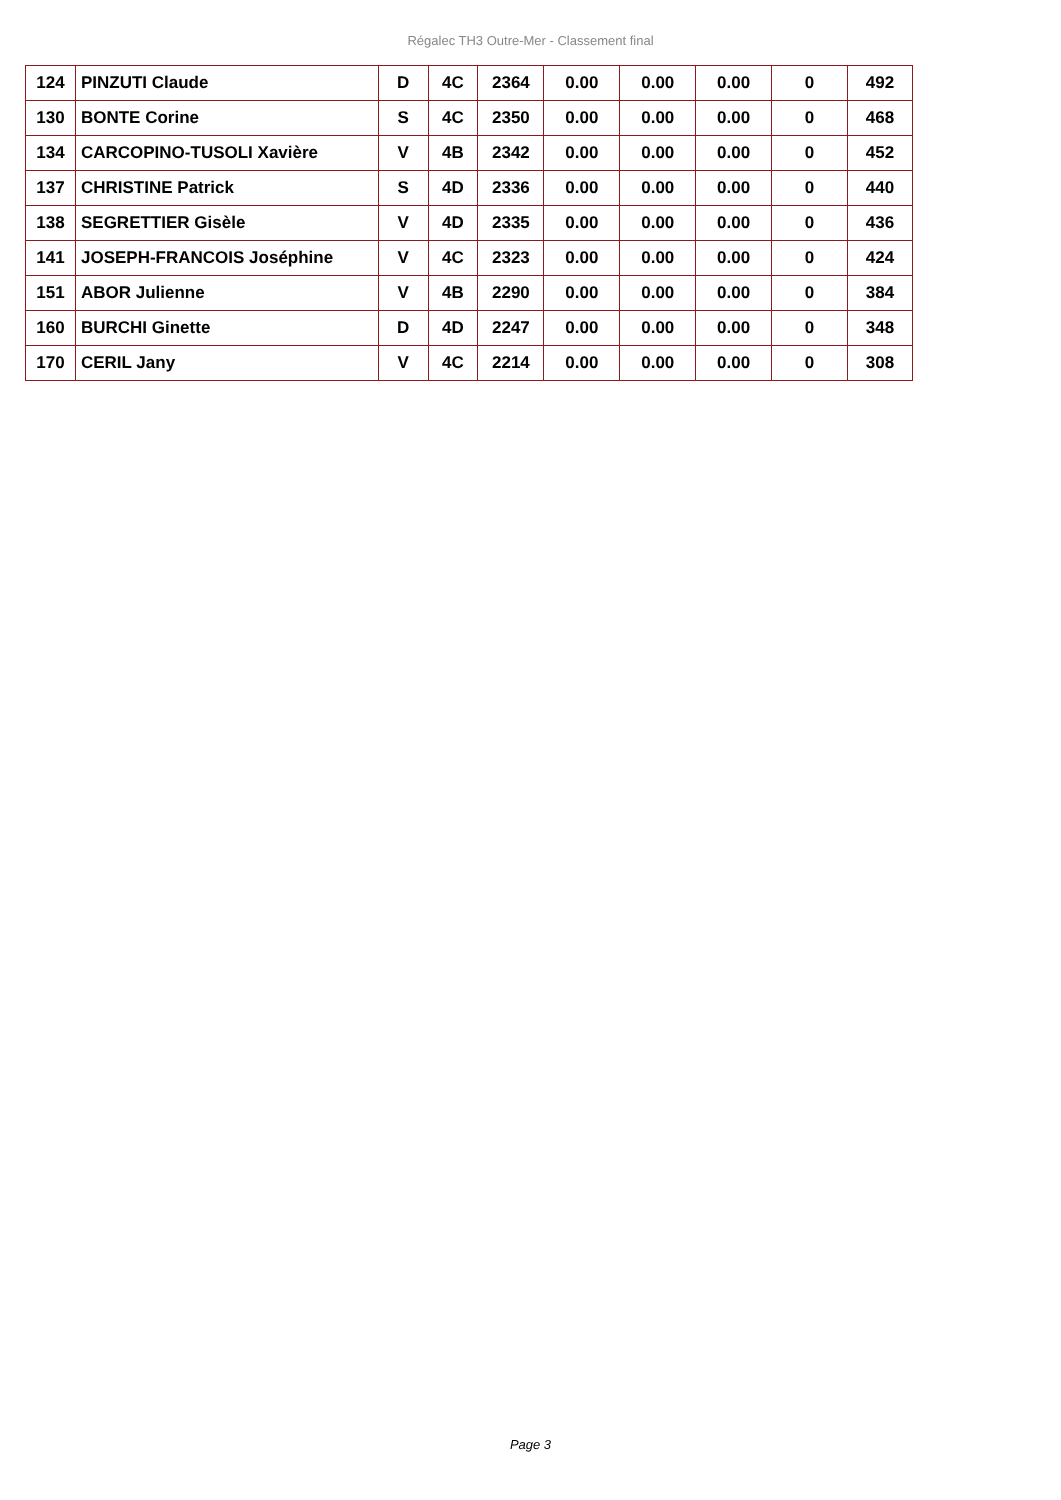Régalec TH3 Outre-Mer - Classement final
| 124 | PINZUTI Claude | D | 4C | 2364 | 0.00 | 0.00 | 0.00 | 0 | 492 |
| 130 | BONTE Corine | S | 4C | 2350 | 0.00 | 0.00 | 0.00 | 0 | 468 |
| 134 | CARCOPINO-TUSOLI Xavière | V | 4B | 2342 | 0.00 | 0.00 | 0.00 | 0 | 452 |
| 137 | CHRISTINE Patrick | S | 4D | 2336 | 0.00 | 0.00 | 0.00 | 0 | 440 |
| 138 | SEGRETTIER Gisèle | V | 4D | 2335 | 0.00 | 0.00 | 0.00 | 0 | 436 |
| 141 | JOSEPH-FRANCOIS Joséphine | V | 4C | 2323 | 0.00 | 0.00 | 0.00 | 0 | 424 |
| 151 | ABOR Julienne | V | 4B | 2290 | 0.00 | 0.00 | 0.00 | 0 | 384 |
| 160 | BURCHI Ginette | D | 4D | 2247 | 0.00 | 0.00 | 0.00 | 0 | 348 |
| 170 | CERIL Jany | V | 4C | 2214 | 0.00 | 0.00 | 0.00 | 0 | 308 |
Page 3